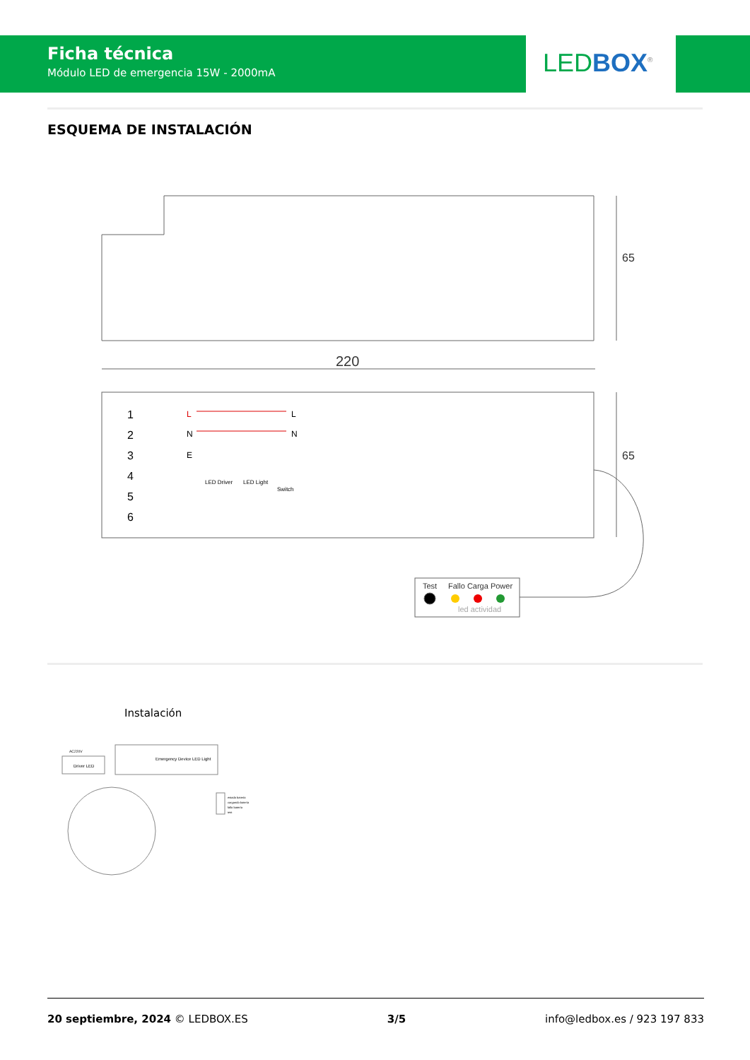Ficha técnica
Módulo LED de emergencia 15W - 2000mA
LED BOX<sup>®</sup>
ESQUEMA DE INSTALACIÓN
220
65
65
1
2
3
4
5
6
L
N
E
L
N
LED Driver
LED Light
Switch
Test
Fallo Carga Power
led actividad
Instalación
Emergency Device LED Light
Driver LED
AC220V
estado batería
cargando batería
fallo batería
test
20 septiembre, 2024 © LEDBOX.ES 3/5 info@ledbox.es / 923 197 833